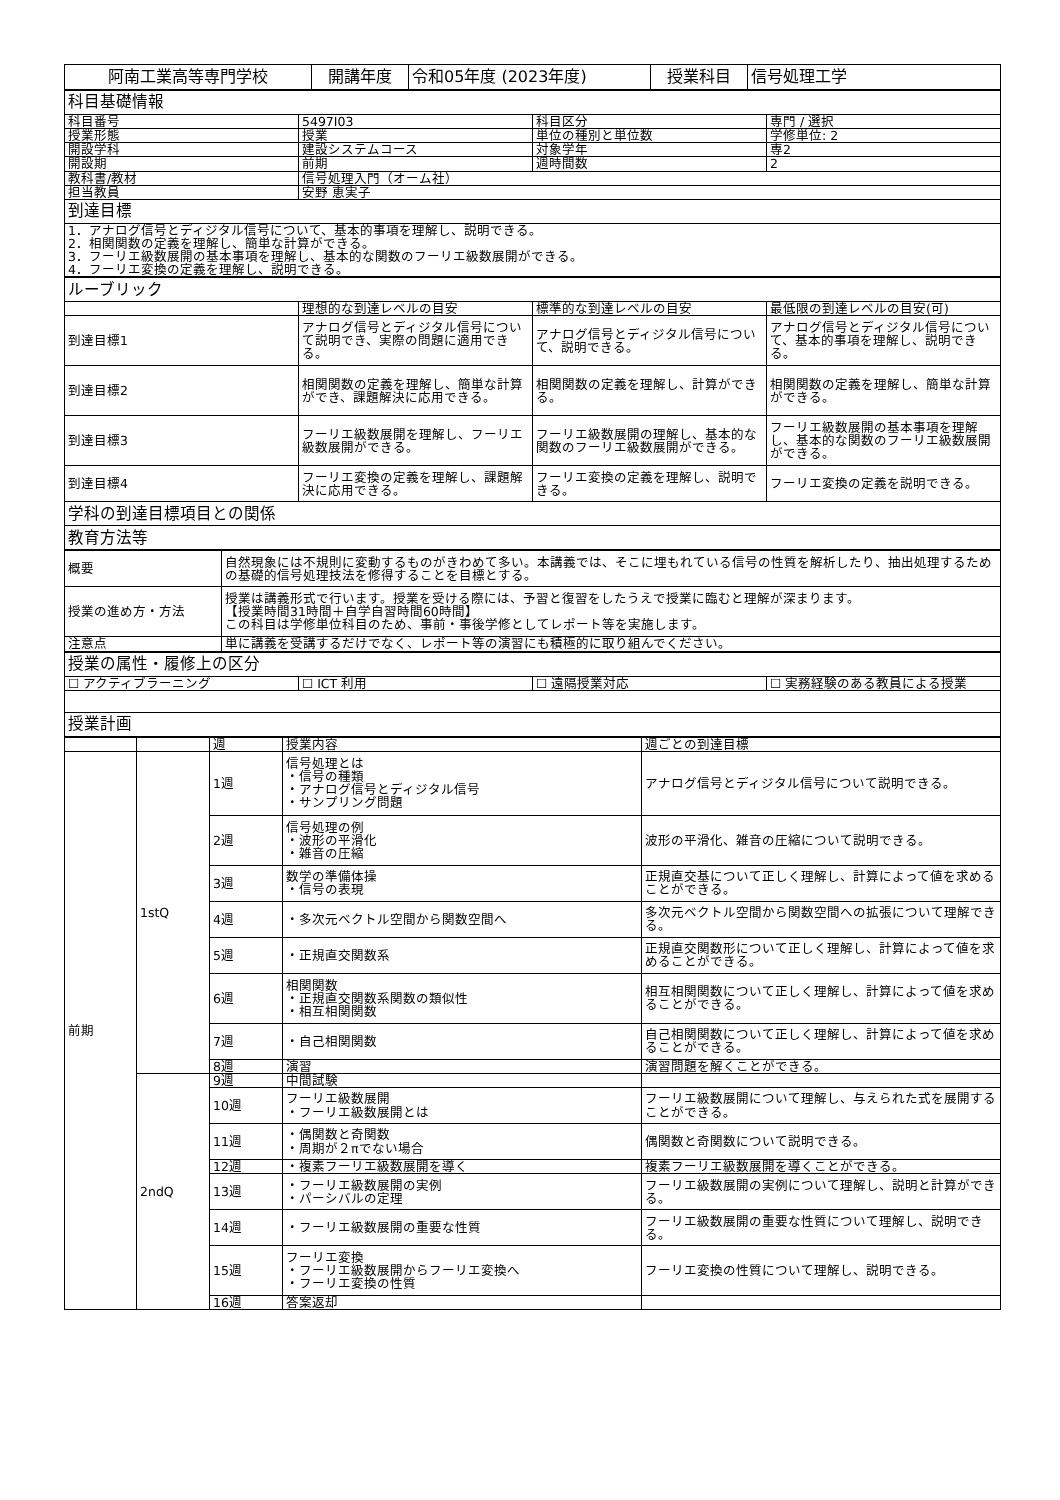| 阿南工業高等専門学校 | 開講年度 | 令和05年度 (2023年度) | 授業科目 | 信号処理工学 |
| 科目基礎情報 | | | |
| 科目番号 | 5497I03 | 科目区分 | 専門 / 選択 |
| 授業形態 | 授業 | 単位の種別と単位数 | 学修単位: 2 |
| 開設学科 | 建設システムコース | 対象学年 | 専2 |
| 開設期 | 前期 | 週時間数 | 2 |
| 教科書/教材 | 信号処理入門（オーム社） | | |
| 担当教員 | 安野 恵実子 | | |
| 到達目標 | | | |
| 1．アナログ信号とディジタル信号について、基本的事項を理解し、説明できる。 2．相関関数の定義を理解し、簡単な計算ができる。 3．フーリエ級数展開の基本事項を理解し、基本的な関数のフーリエ級数展開ができる。 4．フーリエ変換の定義を理解し、説明できる。 | | | |
| ルーブリック | | | |
| | 理想的な到達レベルの目安 | 標準的な到達レベルの目安 | 最低限の到達レベルの目安(可) |
| 到達目標1 | アナログ信号とディジタル信号について説明でき、実際の問題に適用できる。 | アナログ信号とディジタル信号について、説明できる。 | アナログ信号とディジタル信号について、基本的事項を理解し、説明できる。 |
| 到達目標2 | 相関関数の定義を理解し、簡単な計算ができ、課題解決に応用できる。 | 相関関数の定義を理解し、計算ができる。 | 相関関数の定義を理解し、簡単な計算ができる。 |
| 到達目標3 | フーリエ級数展開を理解し、フーリエ級数展開ができる。 | フーリエ級数展開の理解し、基本的な関数のフーリエ級数展開ができる。 | フーリエ級数展開の基本事項を理解し、基本的な関数のフーリエ級数展開ができる。 |
| 到達目標4 | フーリエ変換の定義を理解し、課題解決に応用できる。 | フーリエ変換の定義を理解し、説明できる。 | フーリエ変換の定義を説明できる。 |
| 学科の到達目標項目との関係 | | | |
| 教育方法等 | | | |
| 概要 | 自然現象には不規則に変動するものがきわめて多い。本講義では、そこに埋もれている信号の性質を解析したり、抽出処理するための基礎的信号処理技法を修得することを目標とする。 |
| 授業の進め方・方法 | 授業は講義形式で行います。授業を受ける際には、予習と復習をしたうえで授業に臨むと理解が深まります。 【授業時間31時間＋自学自習時間60時間】 この科目は学修単位科目のため、事前・事後学修としてレポート等を実施します。 |
| 注意点 | 単に講義を受講するだけでなく、レポート等の演習にも積極的に取り組んでください。 |
| 授業の属性・履修上の区分 | | | |
| ☐ アクティブラーニング | ☐ ICT 利用 | ☐ 遠隔授業対応 | ☐ 実務経験のある教員による授業 |
| 授業計画 | | | |
| | | 週 | 授業内容 | 週ごとの到達目標 |
| 前期 | 1stQ | 1週 | 信号処理とは ・信号の種類 ・アナログ信号とディジタル信号 ・サンプリング問題 | アナログ信号とディジタル信号について説明できる。 |
| | | 2週 | 信号処理の例 ・波形の平滑化 ・雑音の圧縮 | 波形の平滑化、雑音の圧縮について説明できる。 |
| | | 3週 | 数学の準備体操 ・信号の表現 | 正規直交基について正しく理解し、計算によって値を求めることができる。 |
| | | 4週 | ・多次元ベクトル空間から関数空間へ | 多次元ベクトル空間から関数空間への拡張について理解できる。 |
| | | 5週 | ・正規直交関数系 | 正規直交関数形について正しく理解し、計算によって値を求めることができる。 |
| | | 6週 | 相関関数 ・正規直交関数系関数の類似性 ・相互相関関数 | 相互相関関数について正しく理解し、計算によって値を求めることができる。 |
| | | 7週 | ・自己相関関数 | 自己相関関数について正しく理解し、計算によって値を求めることができる。 |
| | | 8週 | 演習 | 演習問題を解くことができる。 |
| | 2ndQ | 9週 | 中間試験 | |
| | | 10週 | フーリエ級数展開 ・フーリエ級数展開とは | フーリエ級数展開について理解し、与えられた式を展開することができる。 |
| | | 11週 | ・偶関数と奇関数 ・周期が２πでない場合 | 偶関数と奇関数について説明できる。 |
| | | 12週 | ・複素フーリエ級数展開を導く | 複素フーリエ級数展開を導くことができる。 |
| | | 13週 | ・フーリエ級数展開の実例 ・パーシバルの定理 | フーリエ級数展開の実例について理解し、説明と計算ができる。 |
| | | 14週 | ・フーリエ級数展開の重要な性質 | フーリエ級数展開の重要な性質について理解し、説明できる。 |
| | | 15週 | フーリエ変換 ・フーリエ級数展開からフーリエ変換へ ・フーリエ変換の性質 | フーリエ変換の性質について理解し、説明できる。 |
| | | 16週 | 答案返却 | |